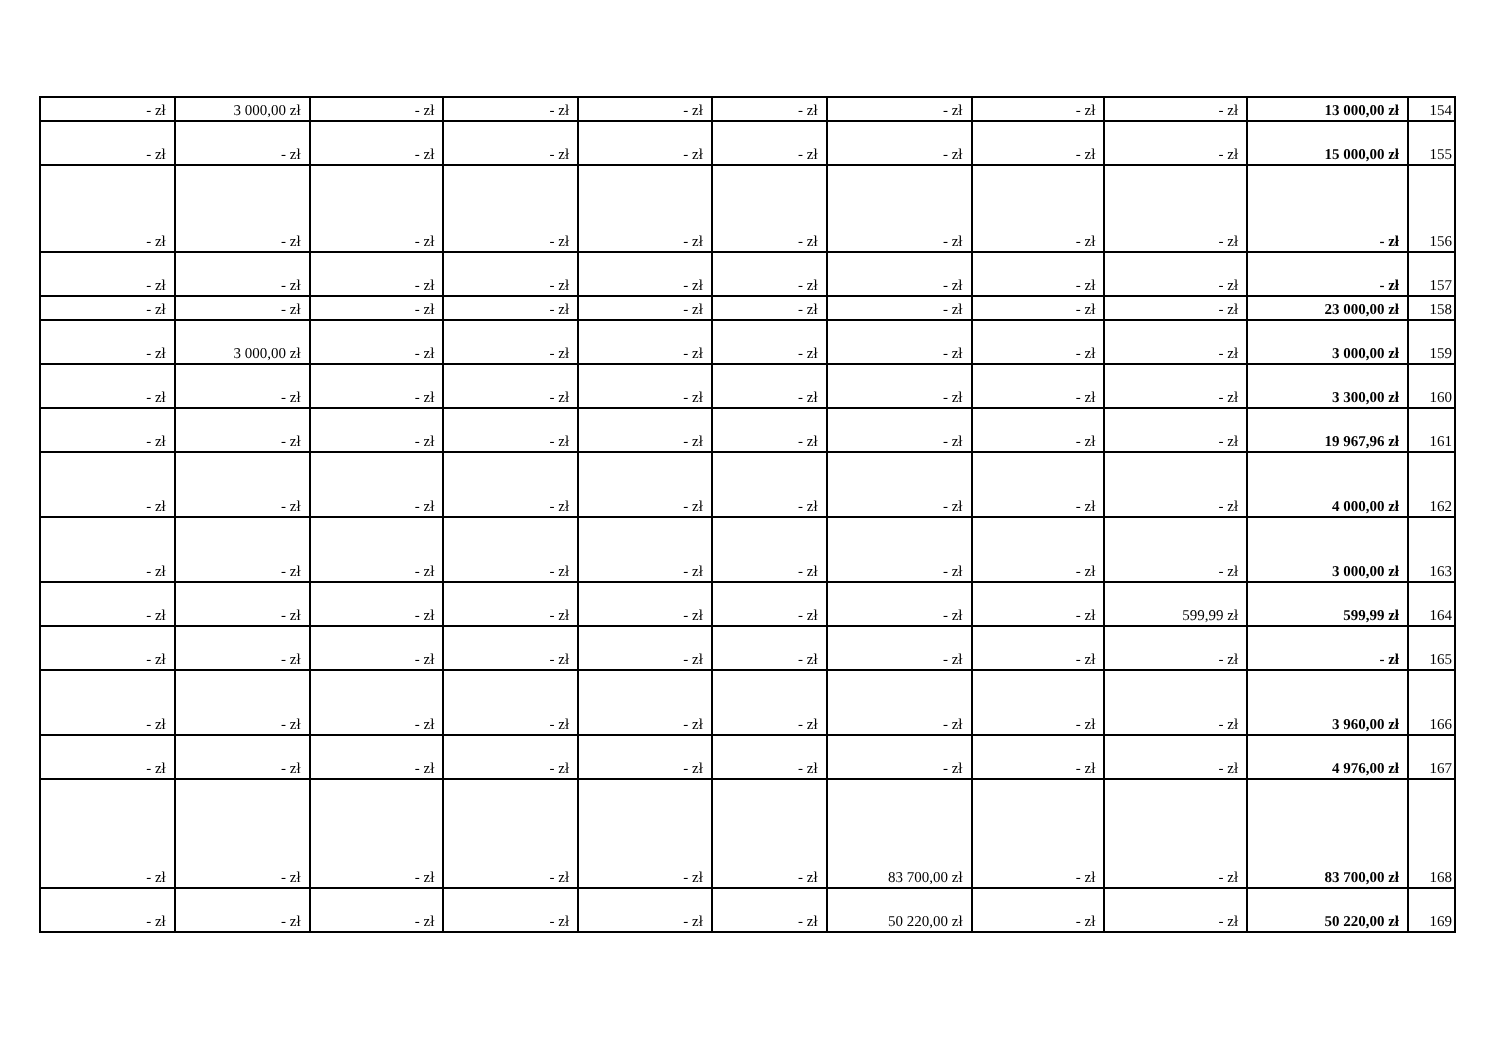| - zł | 3 000,00 zł | - zł | - zł | - zł | - zł | - zł | - zł | - zł | 13 000,00 zł | 154 |
| - zł | - zł | - zł | - zł | - zł | - zł | - zł | - zł | - zł | 15 000,00 zł | 155 |
| - zł | - zł | - zł | - zł | - zł | - zł | - zł | - zł | - zł | - zł | 156 |
| - zł | - zł | - zł | - zł | - zł | - zł | - zł | - zł | - zł | - zł | 157 |
| - zł | - zł | - zł | - zł | - zł | - zł | - zł | - zł | - zł | 23 000,00 zł | 158 |
| - zł | 3 000,00 zł | - zł | - zł | - zł | - zł | - zł | - zł | - zł | 3 000,00 zł | 159 |
| - zł | - zł | - zł | - zł | - zł | - zł | - zł | - zł | - zł | 3 300,00 zł | 160 |
| - zł | - zł | - zł | - zł | - zł | - zł | - zł | - zł | - zł | 19 967,96 zł | 161 |
| - zł | - zł | - zł | - zł | - zł | - zł | - zł | - zł | - zł | 4 000,00 zł | 162 |
| - zł | - zł | - zł | - zł | - zł | - zł | - zł | - zł | - zł | 3 000,00 zł | 163 |
| - zł | - zł | - zł | - zł | - zł | - zł | - zł | - zł | 599,99 zł | 599,99 zł | 164 |
| - zł | - zł | - zł | - zł | - zł | - zł | - zł | - zł | - zł | - zł | 165 |
| - zł | - zł | - zł | - zł | - zł | - zł | - zł | - zł | - zł | 3 960,00 zł | 166 |
| - zł | - zł | - zł | - zł | - zł | - zł | - zł | - zł | - zł | 4 976,00 zł | 167 |
| - zł | - zł | - zł | - zł | - zł | - zł | 83 700,00 zł | - zł | - zł | 83 700,00 zł | 168 |
| - zł | - zł | - zł | - zł | - zł | - zł | 50 220,00 zł | - zł | - zł | 50 220,00 zł | 169 |